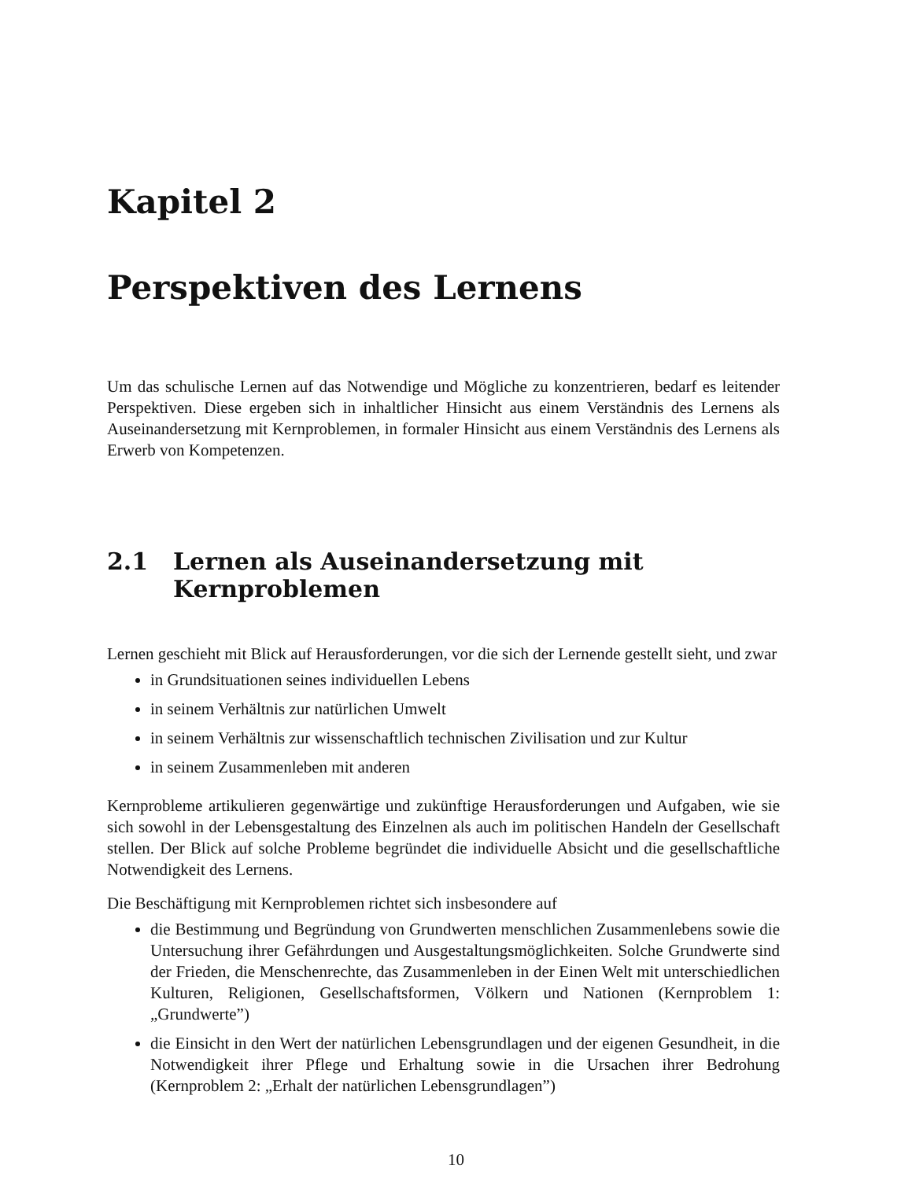Kapitel 2
Perspektiven des Lernens
Um das schulische Lernen auf das Notwendige und Mögliche zu konzentrieren, bedarf es leitender Perspektiven. Diese ergeben sich in inhaltlicher Hinsicht aus einem Verständnis des Lernens als Auseinandersetzung mit Kernproblemen, in formaler Hinsicht aus einem Verständnis des Lernens als Erwerb von Kompetenzen.
2.1 Lernen als Auseinandersetzung mit
Kernproblemen
Lernen geschieht mit Blick auf Herausforderungen, vor die sich der Lernende gestellt sieht, und zwar
in Grundsituationen seines individuellen Lebens
in seinem Verhältnis zur natürlichen Umwelt
in seinem Verhältnis zur wissenschaftlich technischen Zivilisation und zur Kultur
in seinem Zusammenleben mit anderen
Kernprobleme artikulieren gegenwärtige und zukünftige Herausforderungen und Aufgaben, wie sie sich sowohl in der Lebensgestaltung des Einzelnen als auch im politischen Handeln der Gesellschaft stellen. Der Blick auf solche Probleme begründet die individuelle Absicht und die gesellschaftliche Notwendigkeit des Lernens.
Die Beschäftigung mit Kernproblemen richtet sich insbesondere auf
die Bestimmung und Begründung von Grundwerten menschlichen Zusammenlebens sowie die Untersuchung ihrer Gefährdungen und Ausgestaltungsmöglichkeiten. Solche Grundwerte sind der Frieden, die Menschenrechte, das Zusammenleben in der Einen Welt mit unterschiedlichen Kulturen, Religionen, Gesellschaftsformen, Völkern und Nationen (Kernproblem 1: „Grundwerte”)
die Einsicht in den Wert der natürlichen Lebensgrundlagen und der eigenen Gesundheit, in die Notwendigkeit ihrer Pflege und Erhaltung sowie in die Ursachen ihrer Bedrohung (Kernproblem 2: „Erhalt der natürlichen Lebensgrundlagen”)
10